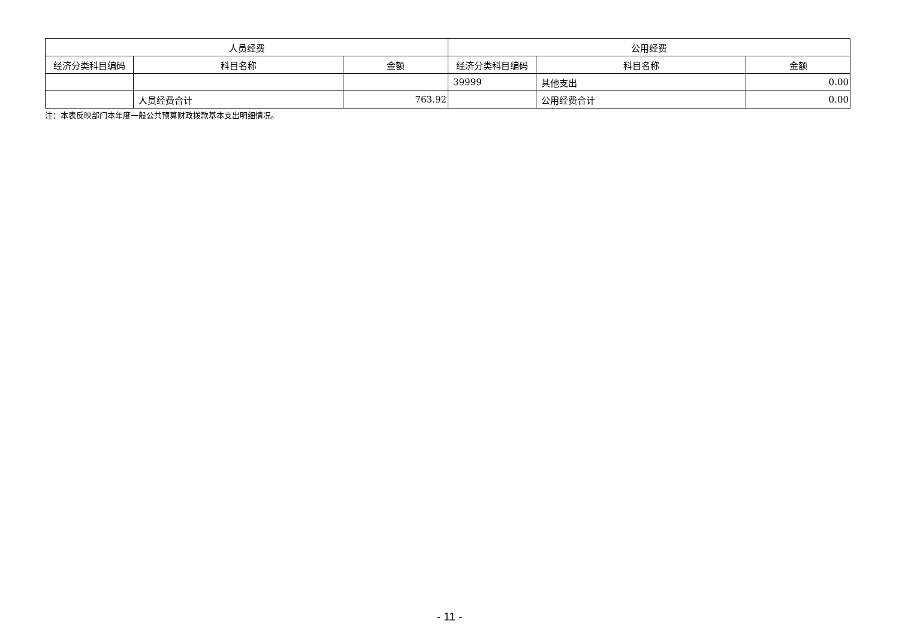| 人员经费 | | | 公用经费 | | |
| --- | --- | --- | --- | --- | --- |
| 经济分类科目编码 | 科目名称 | 金额 | 经济分类科目编码 | 科目名称 | 金额 |
| | | | 39999 | 其他支出 | 0.00 |
| | 人员经费合计 | 763.92 | | 公用经费合计 | 0.00 |
注：本表反映部门本年度一般公共预算财政拨款基本支出明细情况。
- 11 -